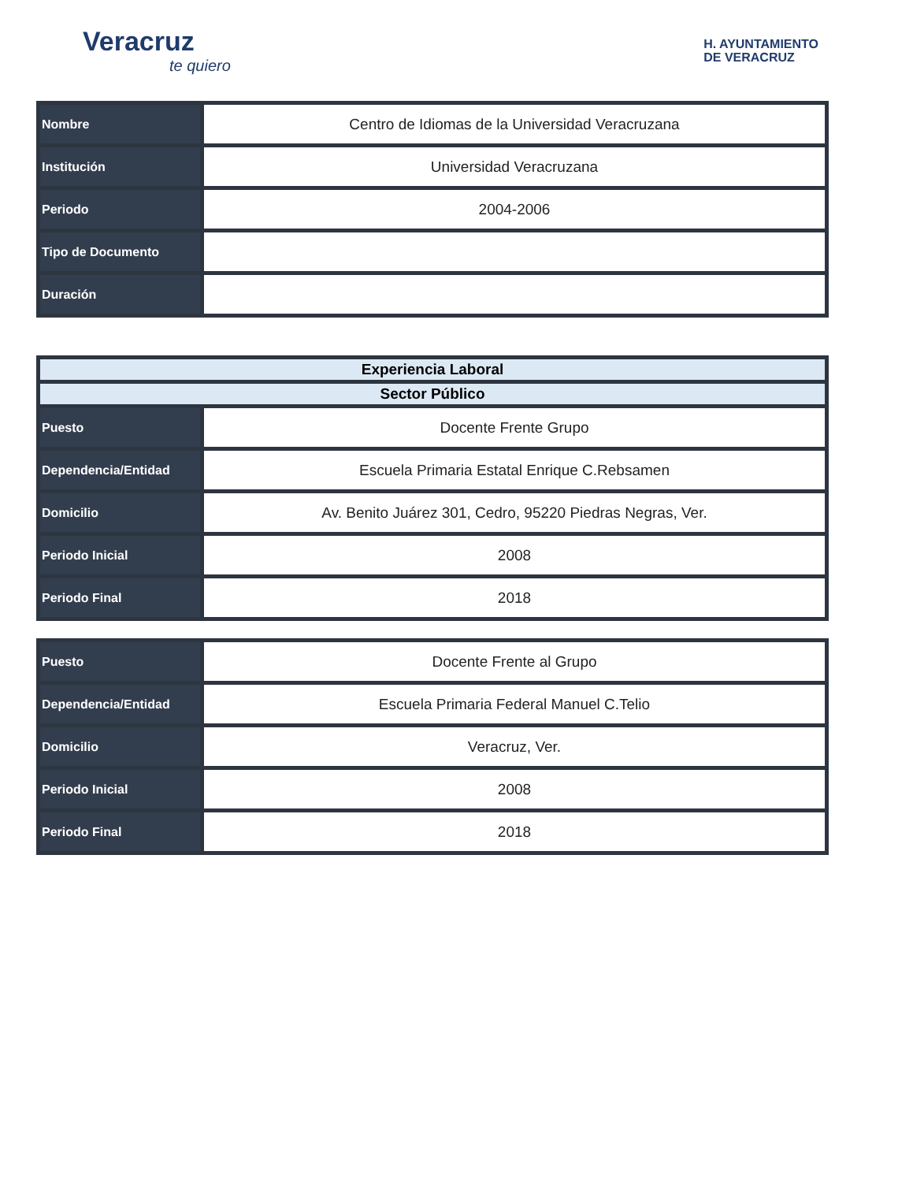Veracruz
te quiero
H. AYUNTAMIENTO
DE VERACRUZ
| Nombre | Centro de Idiomas de la Universidad Veracruzana |
| Institución | Universidad Veracruzana |
| Periodo | 2004-2006 |
| Tipo de Documento | |
| Duración | |
| Experiencia Laboral | |
| --- | --- |
| Sector Público | |
| Puesto | Docente Frente Grupo |
| Dependencia/Entidad | Escuela Primaria Estatal Enrique C.Rebsamen |
| Domicilio | Av. Benito Juárez 301, Cedro, 95220 Piedras Negras, Ver. |
| Periodo Inicial | 2008 |
| Periodo Final | 2018 |
| Puesto | Docente Frente al Grupo |
| Dependencia/Entidad | Escuela Primaria Federal Manuel C.Telio |
| Domicilio | Veracruz, Ver. |
| Periodo Inicial | 2008 |
| Periodo Final | 2018 |